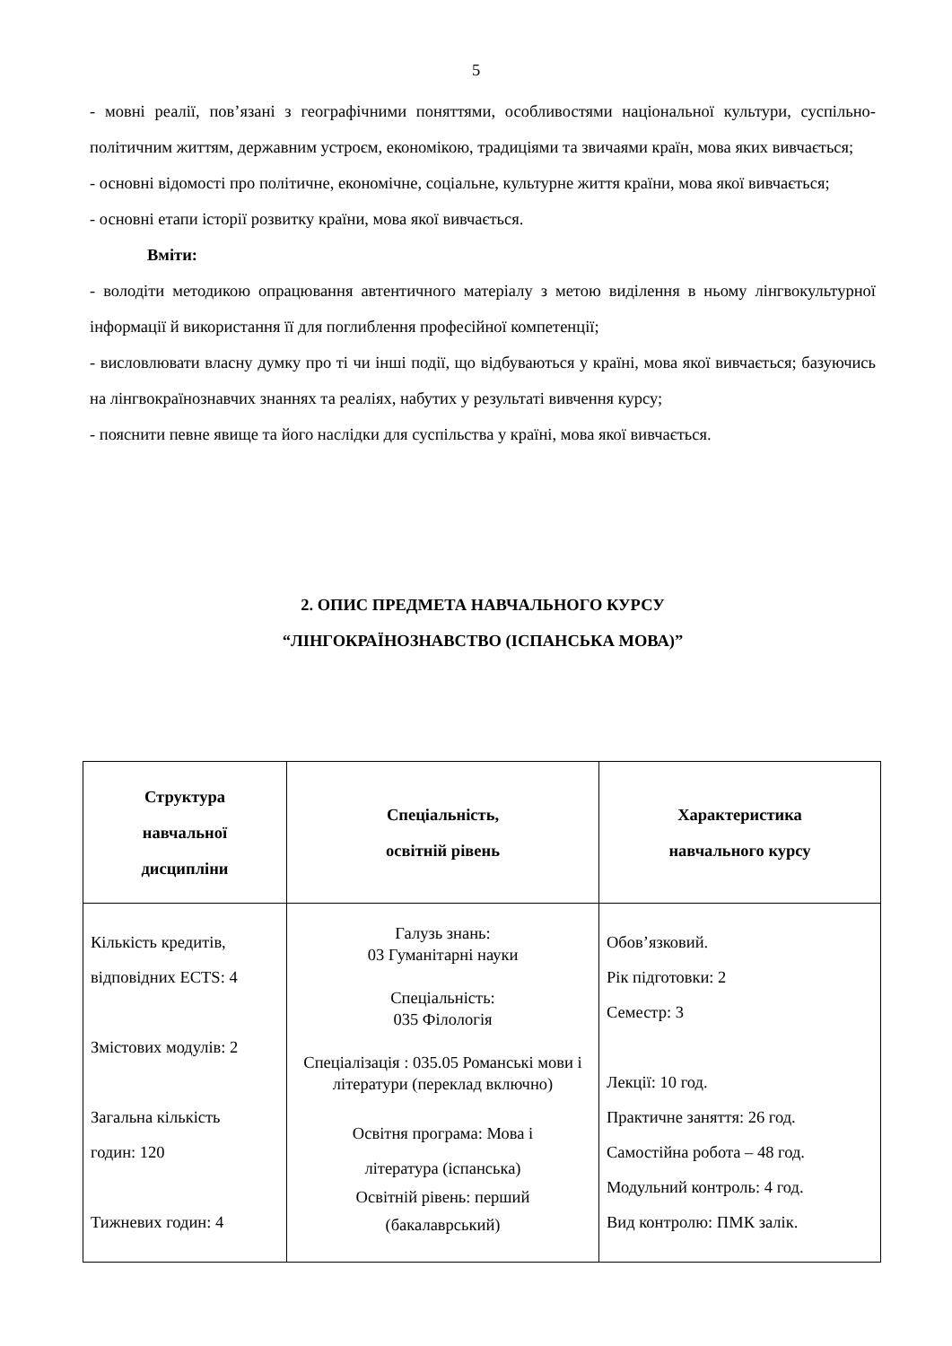5
- мовні реалії, пов’язані з географічними поняттями, особливостями національної культури, суспільно-політичним життям, державним устроєм, економікою, традиціями та звичаями країн, мова яких вивчається;
- основні відомості про політичне, економічне, соціальне, культурне життя країни, мова якої вивчається;
- основні етапи історії розвитку країни, мова якої вивчається.
Вміти:
- володіти методикою опрацювання автентичного матеріалу з метою виділення в ньому лінгвокультурної інформації й використання її для поглиблення професійної компетенції;
- висловлювати власну думку про ті чи інші події, що відбуваються у країні, мова якої вивчається; базуючись на лінгвокраїнознавчих знаннях та реаліях, набутих у результаті вивчення курсу;
- пояснити певне явище та його наслідки для суспільства у країні, мова якої вивчається.
2. ОПИС ПРЕДМЕТА НАВЧАЛЬНОГО КУРСУ
“ЛІНГОКРАЇНОЗНАВСТВО (ІСПАНСЬКА МОВА)”
| Структура навчальної дисципліни | Спеціальність, освітній рівень | Характеристика навчального курсу |
| --- | --- | --- |
| Кількість кредитів, відповідних ECTS: 4 Змістових модулів: 2 Загальна кількість годин: 120 Тижневих годин: 4 | Галузь знань: 03 Гуманітарні науки Спеціальність: 035 Філологія Спеціалізація : 035.05 Романські мови і літератури (переклад включно) Освітня програма: Мова і література (іспанська) Освітній рівень: перший (бакалаврський) | Обов’язковий. Рік підготовки: 2 Семестр: 3 Лекції: 10 год. Практичне заняття: 26 год. Самостійна робота – 48 год. Модульний контроль: 4 год. Вид контролю: ПМК залік. |